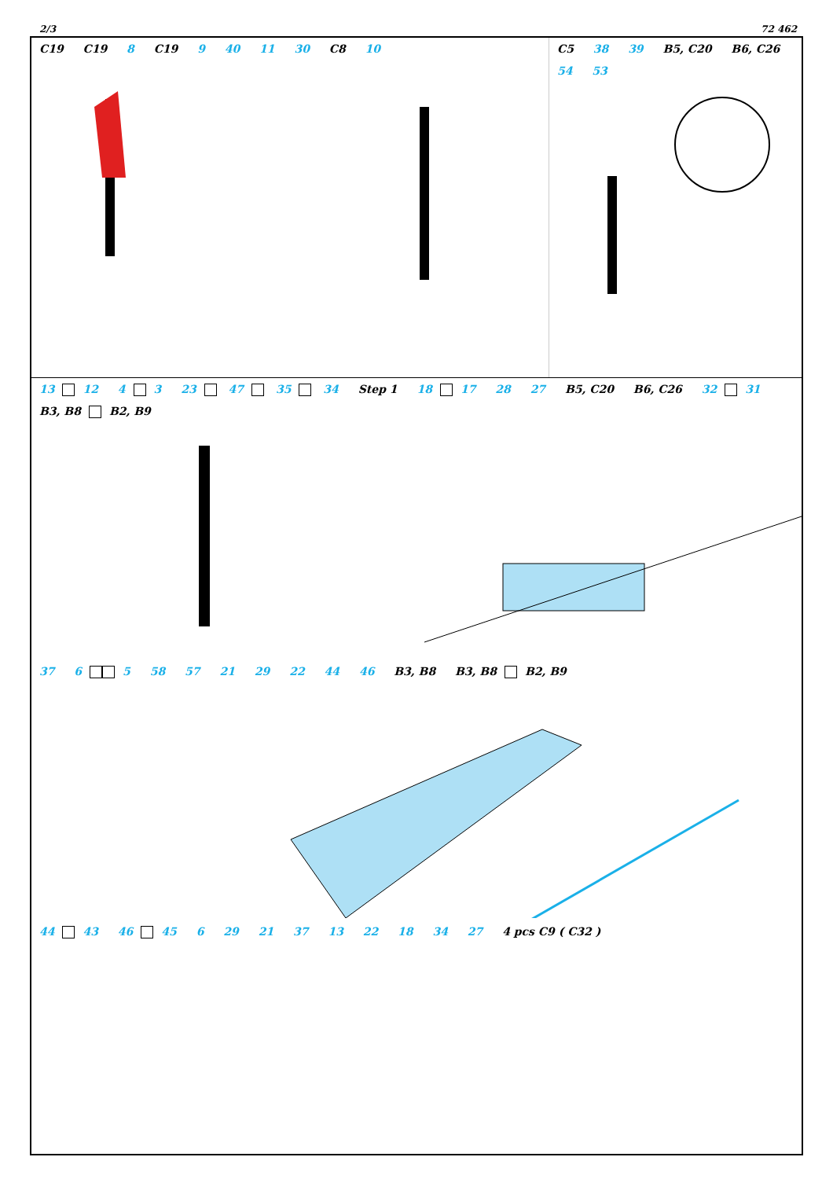2/3 72 462
C19 C19 8 C19 9 40 11 30 C8 10 C5 38 39 B5, C20 B6, C26 54 53
13 12 4 3 23 47 35 34 Step 1 18 17 28 27 B5, C20 B6, C26 32 31 B3, B8 B2, B9
37 6 5 58 57 21 29 22 44 46 B3, B8 B3, B8 B2, B9
44 43 46 45 6 29 21 37 13 22 18 34 27 4 pcs C9 ( C32 )